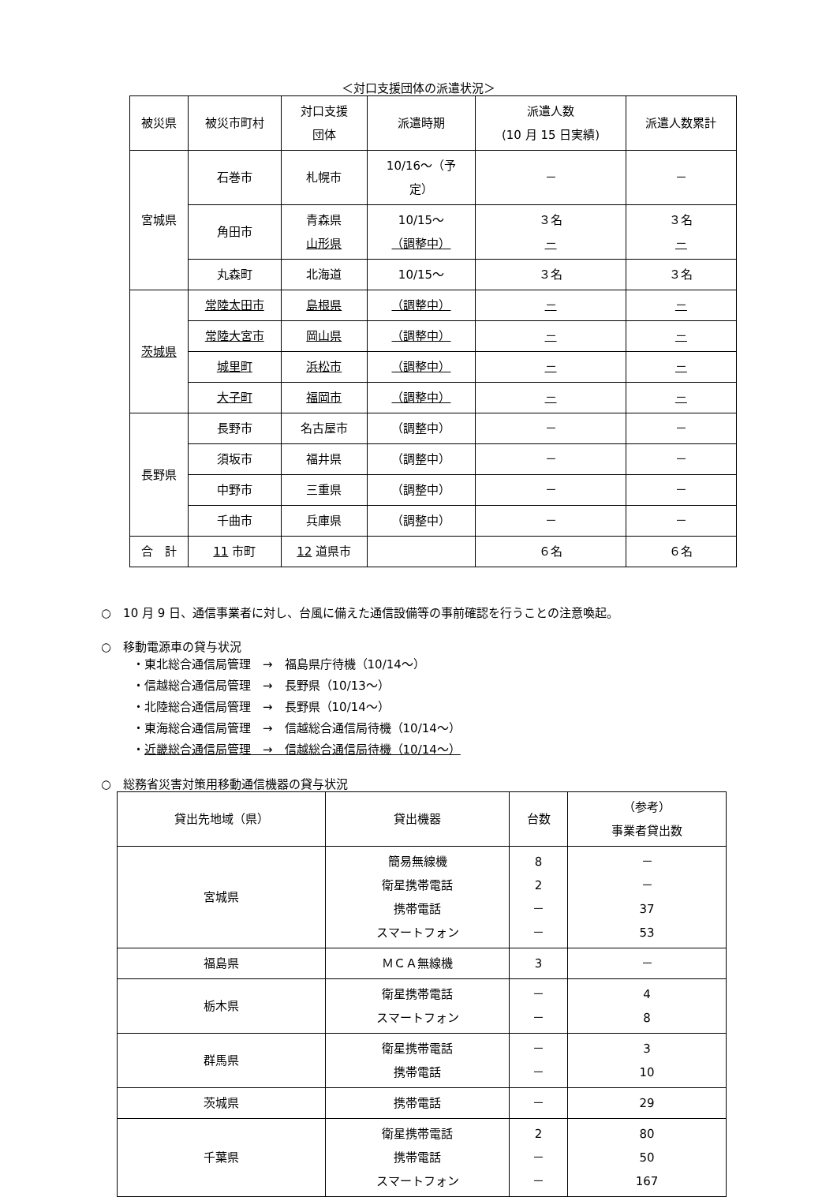＜対口支援団体の派遣状況＞
| 被災県 | 被災市町村 | 対口支援 団体 | 派遣時期 | 派遣人数 (10 月 15 日実績) | 派遣人数累計 |
| --- | --- | --- | --- | --- | --- |
| 宮城県 | 石巻市 | 札幌市 | 10/16～（予 定） | － | － |
| | 角田市 | 青森県 山形県 | 10/15～ （調整中） | ３名 － | ３名 － |
| | 丸森町 | 北海道 | 10/15～ | ３名 | ３名 |
| 茨城県 | 常陸太田市 | 島根県 | （調整中） | － | － |
| | 常陸大宮市 | 岡山県 | （調整中） | － | － |
| | 城里町 | 浜松市 | （調整中） | － | － |
| | 大子町 | 福岡市 | （調整中） | － | － |
| 長野県 | 長野市 | 名古屋市 | （調整中） | － | － |
| | 須坂市 | 福井県 | （調整中） | － | － |
| | 中野市 | 三重県 | （調整中） | － | － |
| | 千曲市 | 兵庫県 | （調整中） | － | － |
| 合 計 | 11 市町 | 12 道県市 | | ６名 | ６名 |
○　10 月 9 日、通信事業者に対し、台風に備えた通信設備等の事前確認を行うことの注意喚起。
○　移動電源車の貸与状況
・東北総合通信局管理　→　福島県庁待機（10/14～）
・信越総合通信局管理　→　長野県（10/13～）
・北陸総合通信局管理　→　長野県（10/14～）
・東海総合通信局管理　→　信越総合通信局待機（10/14～）
・近畿総合通信局管理　→　信越総合通信局待機（10/14～）
○　総務省災害対策用移動通信機器の貸与状況
| 貸出先地域（県） | 貸出機器 | 台数 | （参考） 事業者貸出数 |
| --- | --- | --- | --- |
| 宮城県 | 簡易無線機 衛星携帯電話 携帯電話 スマートフォン | 8 2 － － | － － 37 53 |
| 福島県 | ＭＣＡ無線機 | 3 | － |
| 栃木県 | 衛星携帯電話 スマートフォン | － － | 4 8 |
| 群馬県 | 衛星携帯電話 携帯電話 | － － | 3 10 |
| 茨城県 | 携帯電話 | － | 29 |
| 千葉県 | 衛星携帯電話 携帯電話 スマートフォン | 2 － － | 80 50 167 |